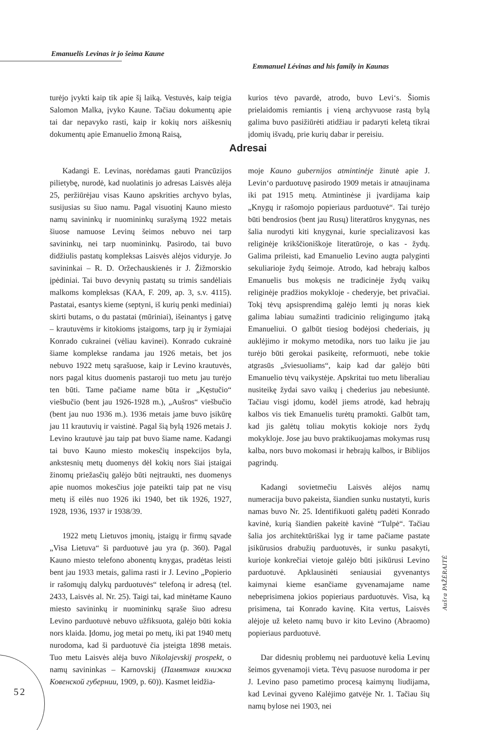Emanuelis Levinas ir jo šeima Kaune
Emmanuel Lévinas and his family in Kaunas
turėjo įvykti kaip tik apie šį laiką. Vestuvės, kaip teigia Salomon Malka, įvyko Kaune. Tačiau dokumentų apie tai dar nepavyko rasti, kaip ir kokių nors aiškesnių dokumentų apie Emanuelio žmoną Raisą,
kurios tėvo pavardė, atrodo, buvo Levi‘s. Šiomis prielaidomis remiantis į vieną archyvuose rastą bylą galima buvo pasižiūrėti atidžiau ir padaryti keletą tikrai įdomių išvadų, prie kurių dabar ir pereisiu.
Adresai
Kadangi E. Levinas, norėdamas gauti Prancūzijos pilietybę, nurodė, kad nuolatinis jo adresas Laisvės alėja 25, peržiūrėjau visas Kauno apskrities archyvo bylas, susijusias su šiuo namu. Pagal visuotinį Kauno miesto namų savininkų ir nuomininkų surašymą 1922 metais šiuose namuose Levinų šeimos nebuvo nei tarp savininkų, nei tarp nuomininkų. Pasirodo, tai buvo didžiulis pastatų kompleksas Laisvės alėjos viduryje. Jo savininkai – R. D. Oržechauskienės ir J. Žižmorskio įpėdiniai. Tai buvo devynių pastatų su trimis sandėliais malkoms kompleksas (KAA, F. 209, ap. 3, s.v. 4115). Pastatai, esantys kieme (septyni, iš kurių penki mediniai) skirti butams, o du pastatai (mūriniai), išeinantys į gatvę – krautuvėms ir kitokioms įstaigoms, tarp jų ir žymiajai Konrado cukrainei (vėliau kavinei). Konrado cukrainė šiame komplekse randama jau 1926 metais, bet jos nebuvo 1922 metų sąrašuose, kaip ir Levino krautuvės, nors pagal kitus duomenis pastaroji tuo metu jau turėjo ten būti. Tame pačiame name būta ir „Kęstučio“ viešbučio (bent jau 1926-1928 m.), „Aušros“ viešbučio (bent jau nuo 1936 m.). 1936 metais jame buvo įsikūrę jau 11 krautuvių ir vaistinė. Pagal šią bylą 1926 metais J. Levino krautuvė jau taip pat buvo šiame name. Kadangi tai buvo Kauno miesto mokesčių inspekcijos byla, ankstesnių metų duomenys dėl kokių nors šiai įstaigai žinomų priežasčių galėjo būti neįtraukti, nes duomenys apie nuomos mokesčius joje pateikti taip pat ne visų metų iš eilės nuo 1926 iki 1940, bet tik 1926, 1927, 1928, 1936, 1937 ir 1938/39.
1922 metų Lietuvos įmonių, įstaigų ir firmų sąvade „Visa Lietuva“ ši parduotuvė jau yra (p. 360). Pagal Kauno miesto telefono abonentų knygas, pradėtas leisti bent jau 1933 metais, galima rasti ir J. Levino „Popierio ir rašomųjų dalykų parduotuvės“ telefoną ir adresą (tel. 2433, Laisvės al. Nr. 25). Taigi tai, kad minėtame Kauno miesto savininkų ir nuomininkų sąraše šiuo adresu Levino parduotuvė nebuvo užfiksuota, galėjo būti kokia nors klaida. Įdomu, jog metai po metų, iki pat 1940 metų nurodoma, kad ši parduotuvė čia įsteigta 1898 metais. Tuo metu Laisvės alėja buvo Nikolajevskij prospekt, o namų savininkas – Karnovskij (Памятная книжка Ковенской губернии, 1909, p. 60)). Kasmet leidžia-
moje Kauno gubernijos atmintinėje žinutė apie J. Levin‘o parduotuvę pasirodo 1909 metais ir atnaujinama iki pat 1915 metų. Atmintinėse ji įvardijama kaip „Knygų ir rašomojo popieriaus parduotuvė“. Tai turėjo būti bendrosios (bent jau Rusų) literatūros knygynas, nes šalia nurodyti kiti knygynai, kurie specializavosi kas religinėje krikščioniškoje literatūroje, o kas - žydų. Galima prileisti, kad Emanuelio Levino augta palyginti sekuliarioje žydų šeimoje. Atrodo, kad hebrajų kalbos Emanuelis bus mokęsis ne tradicinėje žydų vaikų religinėje pradžios mokykloje - chederyje, bet privačiai. Tokį tėvų apsisprendimą galėjo lemti jų noras kiek galima labiau sumažinti tradicinio religingumo įtaką Emanueliui. O galbūt tiesiog bodėjosi chederiais, jų auklėjimo ir mokymo metodika, nors tuo laiku jie jau turėjo būti gerokai pasikeitę, reformuoti, nebe tokie atgrasūs „šviesuoliams“, kaip kad dar galėjo būti Emanuelio tėvų vaikystėje. Apskritai tuo metu liberaliau nusiteikę žydai savo vaikų į chederius jau nebesiuntė. Tačiau visgi įdomu, kodėl jiems atrodė, kad hebrajų kalbos vis tiek Emanuelis turėtų pramokti. Galbūt tam, kad jis galėtų toliau mokytis kokioje nors žydų mokykloje. Jose jau buvo praktikuojamas mokymas rusų kalba, nors buvo mokomasi ir hebrajų kalbos, ir Biblijos pagrindų.
Kadangi sovietmečiu Laisvės alėjos namų numeracija buvo pakeista, šiandien sunku nustatyti, kuris namas buvo Nr. 25. Identifikuoti galėtų padėti Konrado kavinė, kurią šiandien pakeitė kavinė “Tulpė“. Tačiau šalia jos architektūriškai lyg ir tame pačiame pastate įsikūrusios drabužių parduotuvės, ir sunku pasakyti, kurioje konkrečiai vietoje galėjo būti įsikūrusi Levino parduotuvė. Apklausinėti seniausiai gyvenantys kaimynai kieme esančiame gyvenamajame name nebeprisimena jokios popieriaus parduotuvės. Visa, ką prisimena, tai Konrado kavinę. Kita vertus, Laisvės alėjoje už keleto namų buvo ir kito Levino (Abraomo) popieriaus parduotuvė.
Dar didesnių problemų nei parduotuvė kelia Levinų šeimos gyvenamoji vieta. Tėvų pasuose nurodoma ir per J. Levino paso pametimo procesą kaimynų liudijama, kad Levinai gyveno Kalėjimo gatvėje Nr. 1. Tačiau šių namų bylose nei 1903, nei
Aušra PAŽĖRAITĖ
52